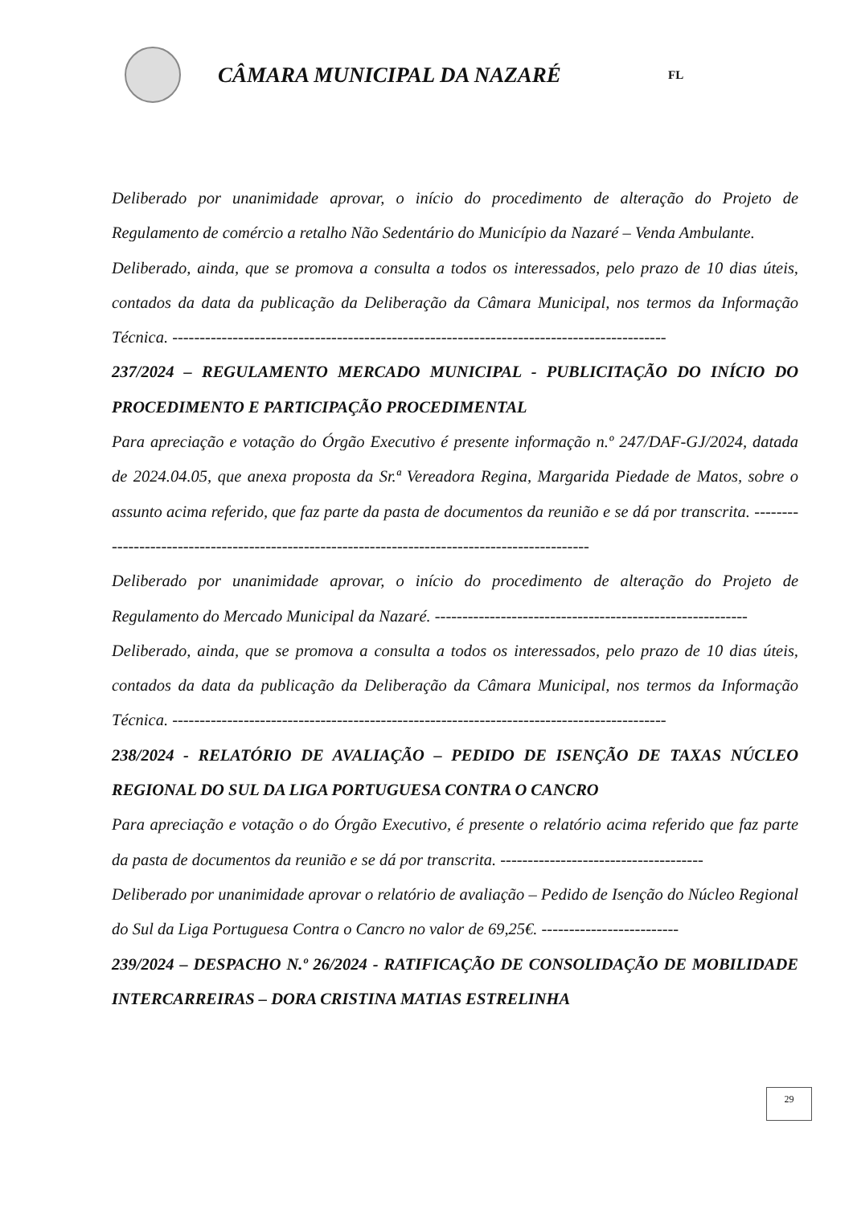CÂMARA MUNICIPAL DA NAZARÉ
FL
Deliberado por unanimidade aprovar, o início do procedimento de alteração do Projeto de Regulamento de comércio a retalho Não Sedentário do Município da Nazaré – Venda Ambulante.
Deliberado, ainda, que se promova a consulta a todos os interessados, pelo prazo de 10 dias úteis, contados da data da publicação da Deliberação da Câmara Municipal, nos termos da Informação Técnica. ------------------------------------------------------------------------------------------
237/2024 – REGULAMENTO MERCADO MUNICIPAL - PUBLICITAÇÃO DO INÍCIO DO PROCEDIMENTO E PARTICIPAÇÃO PROCEDIMENTAL
Para apreciação e votação do Órgão Executivo é presente informação n.º 247/DAF-GJ/2024, datada de 2024.04.05, que anexa proposta da Sr.ª Vereadora Regina, Margarida Piedade de Matos, sobre o assunto acima referido, que faz parte da pasta de documentos da reunião e se dá por transcrita. -----------------------------------------------------------------------------------------------
Deliberado por unanimidade aprovar, o início do procedimento de alteração do Projeto de Regulamento do Mercado Municipal da Nazaré. ---------------------------------------------------------
Deliberado, ainda, que se promova a consulta a todos os interessados, pelo prazo de 10 dias úteis, contados da data da publicação da Deliberação da Câmara Municipal, nos termos da Informação Técnica. ------------------------------------------------------------------------------------------
238/2024 - RELATÓRIO DE AVALIAÇÃO – PEDIDO DE ISENÇÃO DE TAXAS NÚCLEO REGIONAL DO SUL DA LIGA PORTUGUESA CONTRA O CANCRO
Para apreciação e votação o do Órgão Executivo, é presente o relatório acima referido que faz parte da pasta de documentos da reunião e se dá por transcrita. -------------------------------------
Deliberado por unanimidade aprovar o relatório de avaliação – Pedido de Isenção do Núcleo Regional do Sul da Liga Portuguesa Contra o Cancro no valor de 69,25€. -------------------------
239/2024 – DESPACHO N.º 26/2024 - RATIFICAÇÃO DE CONSOLIDAÇÃO DE MOBILIDADE INTERCARREIRAS – DORA CRISTINA MATIAS ESTRELINHA
29